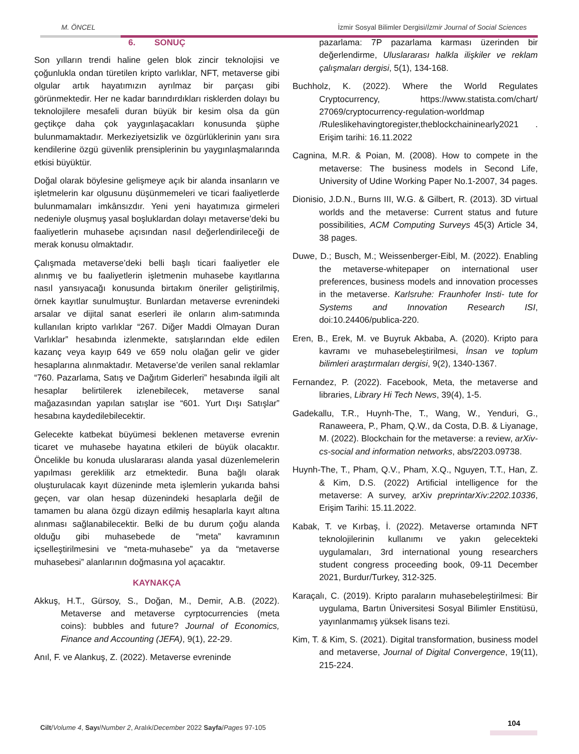M. ÖNCEL İzmir Sosyal Bilimler Dergisi/İzmir Journal of Social Sciences
6. SONUÇ
Son yılların trendi haline gelen blok zincir teknolojisi ve çoğunlukla ondan türetilen kripto varlıklar, NFT, metaverse gibi olgular artık hayatımızın ayrılmaz bir parçası gibi görünmektedir. Her ne kadar barındırdıkları risklerden dolayı bu teknolojilere mesafeli duran büyük bir kesim olsa da gün geçtikçe daha çok yaygınlaşacakları konusunda şüphe bulunmamaktadır. Merkeziyetsizlik ve özgürlüklerinin yanı sıra kendilerine özgü güvenlik prensiplerinin bu yaygınlaşmalarında etkisi büyüktür.
Doğal olarak böylesine gelişmeye açık bir alanda insanların ve işletmelerin kar olgusunu düşünmemeleri ve ticari faaliyetlerde bulunmamaları imkânsızdır. Yeni yeni hayatımıza girmeleri nedeniyle oluşmuş yasal boşluklardan dolayı metaverse’deki bu faaliyetlerin muhasebe açısından nasıl değerlendirileceği de merak konusu olmaktadır.
Çalışmada metaverse’deki belli başlı ticari faaliyetler ele alınmış ve bu faaliyetlerin işletmenin muhasebe kayıtlarına nasıl yansıyacağı konusunda birtakım öneriler geliştirilmiş, örnek kayıtlar sunulmuştur. Bunlardan metaverse evrenindeki arsalar ve dijital sanat eserleri ile onların alım-satımında kullanılan kripto varlıklar “267. Diğer Maddi Olmayan Duran Varlıklar” hesabında izlenmekte, satışlarından elde edilen kazanç veya kayıp 649 ve 659 nolu olağan gelir ve gider hesaplarına alınmaktadır. Metaverse’de verilen sanal reklamlar “760. Pazarlama, Satış ve Dağıtım Giderleri” hesabında ilgili alt hesaplar belirtilerek izlenebilecek, metaverse sanal mağazasından yapılan satışlar ise “601. Yurt Dışı Satışlar” hesabına kaydedilebilecektir.
Gelecekte katbekat büyümesi beklenen metaverse evrenin ticaret ve muhasebe hayatına etkileri de büyük olacaktır. Öncelikle bu konuda uluslararası alanda yasal düzenlemelerin yapılması gereklilik arz etmektedir. Buna bağlı olarak oluşturulacak kayıt düzeninde meta işlemlerin yukarıda bahsi geçen, var olan hesap düzenindeki hesaplarla değil de tamamen bu alana özgü dizayn edilmiş hesaplarla kayıt altına alınması sağlanabilecektir. Belki de bu durum çoğu alanda olduğu gibi muhasebede de “meta” kavramının içselleştirilmesini ve “meta-muhasebe” ya da “metaverse muhasebesi” alanlarının doğmasına yol açacaktır.
KAYNAKÇA
Akkuş, H.T., Gürsoy, S., Doğan, M., Demir, A.B. (2022). Metaverse and metaverse cyrptocurrencies (meta coins): bubbles and future? Journal of Economics, Finance and Accounting (JEFA), 9(1), 22-29.
Anıl, F. ve Alankuş, Z. (2022). Metaverse evreninde
pazarlama: 7P pazarlama karması üzerinden bir değerlendirme, Uluslararası halkla ilişkiler ve reklam çalışmaları dergisi, 5(1), 134-168.
Buchholz, K. (2022). Where the World Regulates Cryptocurrency, https://www.statista.com/chart/ 27069/cryptocurrency-regulation-worldmap /Ruleslikehavingtoregister,theblockchaininearly2021 . Erişim tarihi: 16.11.2022
Cagnina, M.R. & Poian, M. (2008). How to compete in the metaverse: The business models in Second Life, University of Udine Working Paper No.1-2007, 34 pages.
Dionisio, J.D.N., Burns III, W.G. & Gilbert, R. (2013). 3D virtual worlds and the metaverse: Current status and future possibilities, ACM Computing Surveys 45(3) Article 34, 38 pages.
Duwe, D.; Busch, M.; Weissenberger-Eibl, M. (2022). Enabling the metaverse-whitepaper on international user preferences, business models and innovation processes in the metaverse. Karlsruhe: Fraunhofer Insti- tute for Systems and Innovation Research ISI, doi:10.24406/publica-220.
Eren, B., Erek, M. ve Buyruk Akbaba, A. (2020). Kripto para kavramı ve muhasebeleştirilmesi, İnsan ve toplum bilimleri araştırmaları dergisi, 9(2), 1340-1367.
Fernandez, P. (2022). Facebook, Meta, the metaverse and libraries, Library Hi Tech News, 39(4), 1-5.
Gadekallu, T.R., Huynh-The, T., Wang, W., Yenduri, G., Ranaweera, P., Pham, Q.W., da Costa, D.B. & Liyanage, M. (2022). Blockchain for the metaverse: a review, arXiv-cs-social and information networks, abs/2203.09738.
Huynh-The, T., Pham, Q.V., Pham, X.Q., Nguyen, T.T., Han, Z. & Kim, D.S. (2022) Artificial intelligence for the metaverse: A survey, arXiv preprintarXiv:2202.10336, Erişim Tarihi: 15.11.2022.
Kabak, T. ve Kırbaş, İ. (2022). Metaverse ortamında NFT teknolojilerinin kullanımı ve yakın gelecekteki uygulamaları, 3rd international young researchers student congress proceeding book, 09-11 December 2021, Burdur/Turkey, 312-325.
Karaçalı, C. (2019). Kripto paraların muhasebeleştirilmesi: Bir uygulama, Bartın Üniversitesi Sosyal Bilimler Enstitüsü, yayınlanmamış yüksek lisans tezi.
Kim, T. & Kim, S. (2021). Digital transformation, business model and metaverse, Journal of Digital Convergence, 19(11), 215-224.
Cilt/Volume 4, Sayı/Number 2, Aralık/December 2022 Sayfa/Pages 97-105
104